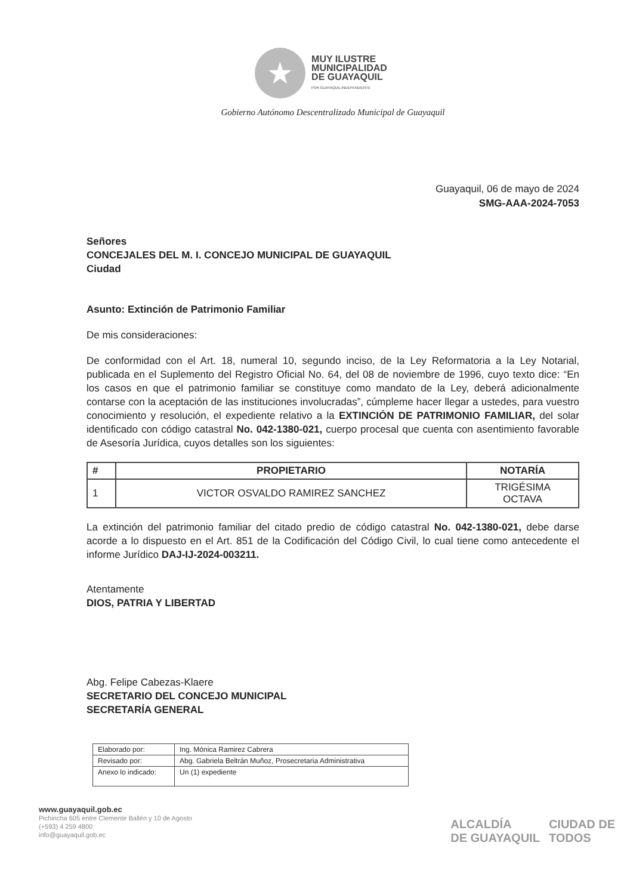★
MUY ILUSTRE
MUNICIPALIDAD
DE GUAYAQUIL
POR GUAYAQUIL INDEPENDIENTE
Gobierno Autónomo Descentralizado Municipal de Guayaquil
Guayaquil, 06 de mayo de 2024
SMG-AAA-2024-7053
Señores
CONCEJALES DEL M. I. CONCEJO MUNICIPAL DE GUAYAQUIL
Ciudad
Asunto: Extinción de Patrimonio Familiar
De mis consideraciones:
De conformidad con el Art. 18, numeral 10, segundo inciso, de la Ley Reformatoria a la Ley Notarial, publicada en el Suplemento del Registro Oficial No. 64, del 08 de noviembre de 1996, cuyo texto dice: “En los casos en que el patrimonio familiar se constituye como mandato de la Ley, deberá adicionalmente contarse con la aceptación de las instituciones involucradas”, cúmpleme hacer llegar a ustedes, para vuestro conocimiento y resolución, el expediente relativo a la EXTINCIÓN DE PATRIMONIO FAMILIAR, del solar identificado con código catastral No. 042-1380-021, cuerpo procesal que cuenta con asentimiento favorable de Asesoría Jurídica, cuyos detalles son los siguientes:
| # | PROPIETARIO | NOTARÍA |
| --- | --- | --- |
| 1 | VICTOR OSVALDO RAMIREZ SANCHEZ | TRIGÉSIMA OCTAVA |
La extinción del patrimonio familiar del citado predio de código catastral No. 042-1380-021, debe darse acorde a lo dispuesto en el Art. 851 de la Codificación del Código Civil, lo cual tiene como antecedente el informe Jurídico DAJ-IJ-2024-003211.
Atentamente
DIOS, PATRIA Y LIBERTAD
Abg. Felipe Cabezas-Klaere
SECRETARIO DEL CONCEJO MUNICIPAL
SECRETARÍA GENERAL
| Elaborado por: | Ing. Mónica Ramirez Cabrera |
| Revisado por: | Abg. Gabriela Beltrán Muñoz, Prosecretaria Administrativa |
| Anexo lo indicado: | Un (1) expediente |
www.guayaquil.gob.ec
Pichincha 605 entre Clemente Ballén y 10 de Agosto
(+593) 4 259 4800
info@guayaquil.gob.ec
ALCALDÍA
DE GUAYAQUIL CIUDAD DE
TODOS